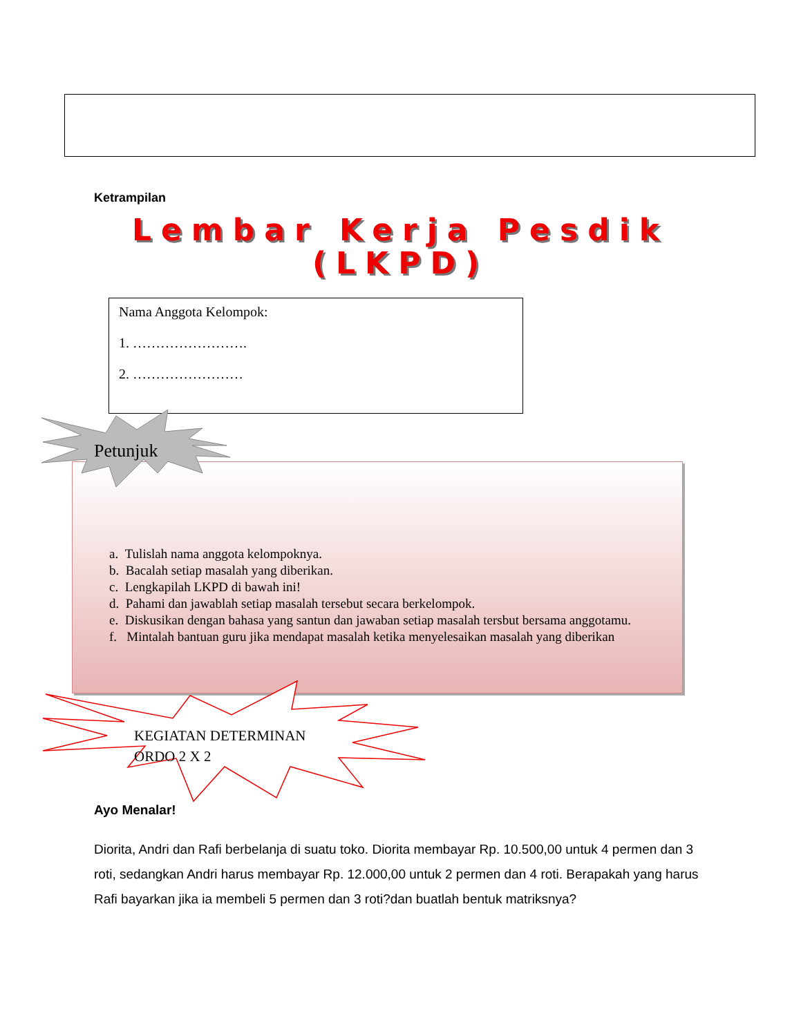Ketrampilan
Lembar Kerja Pesdik
(LKPD)
Nama Anggota Kelompok:
1. …………………….
2. ……………………
Petunjuk
a. Tulislah nama anggota kelompoknya.
b. Bacalah setiap masalah yang diberikan.
c. Lengkapilah LKPD di bawah ini!
d. Pahami dan jawablah setiap masalah tersebut secara berkelompok.
e. Diskusikan dengan bahasa yang santun dan jawaban setiap masalah tersbut bersama anggotamu.
f. Mintalah bantuan guru jika mendapat masalah ketika menyelesaikan masalah yang diberikan
KEGIATAN DETERMINAN
ORDO 2 X 2
Ayo Menalar!
Diorita, Andri dan Rafi berbelanja di suatu toko. Diorita membayar Rp. 10.500,00 untuk 4 permen dan 3 roti, sedangkan Andri harus membayar Rp. 12.000,00 untuk 2 permen dan 4 roti. Berapakah yang harus Rafi bayarkan jika ia membeli 5 permen dan 3 roti?dan buatlah bentuk matriksnya?